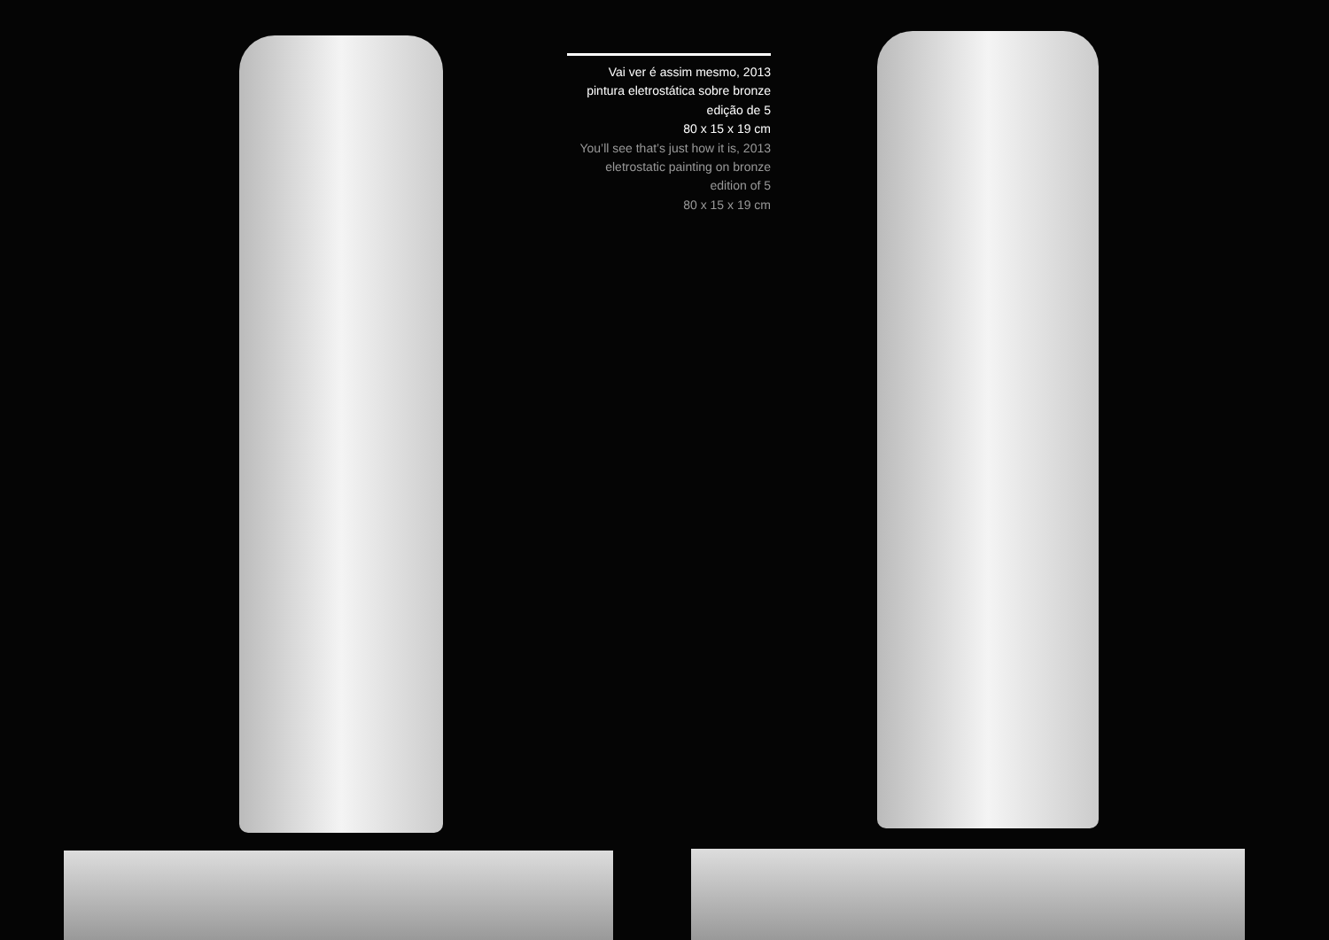Vai ver é assim mesmo, 2013
pintura eletrostática sobre bronze
edição de 5
80 x 15 x 19 cm
You’ll see that’s just how it is, 2013
eletrostatic painting on bronze
edition of 5
80 x 15 x 19 cm